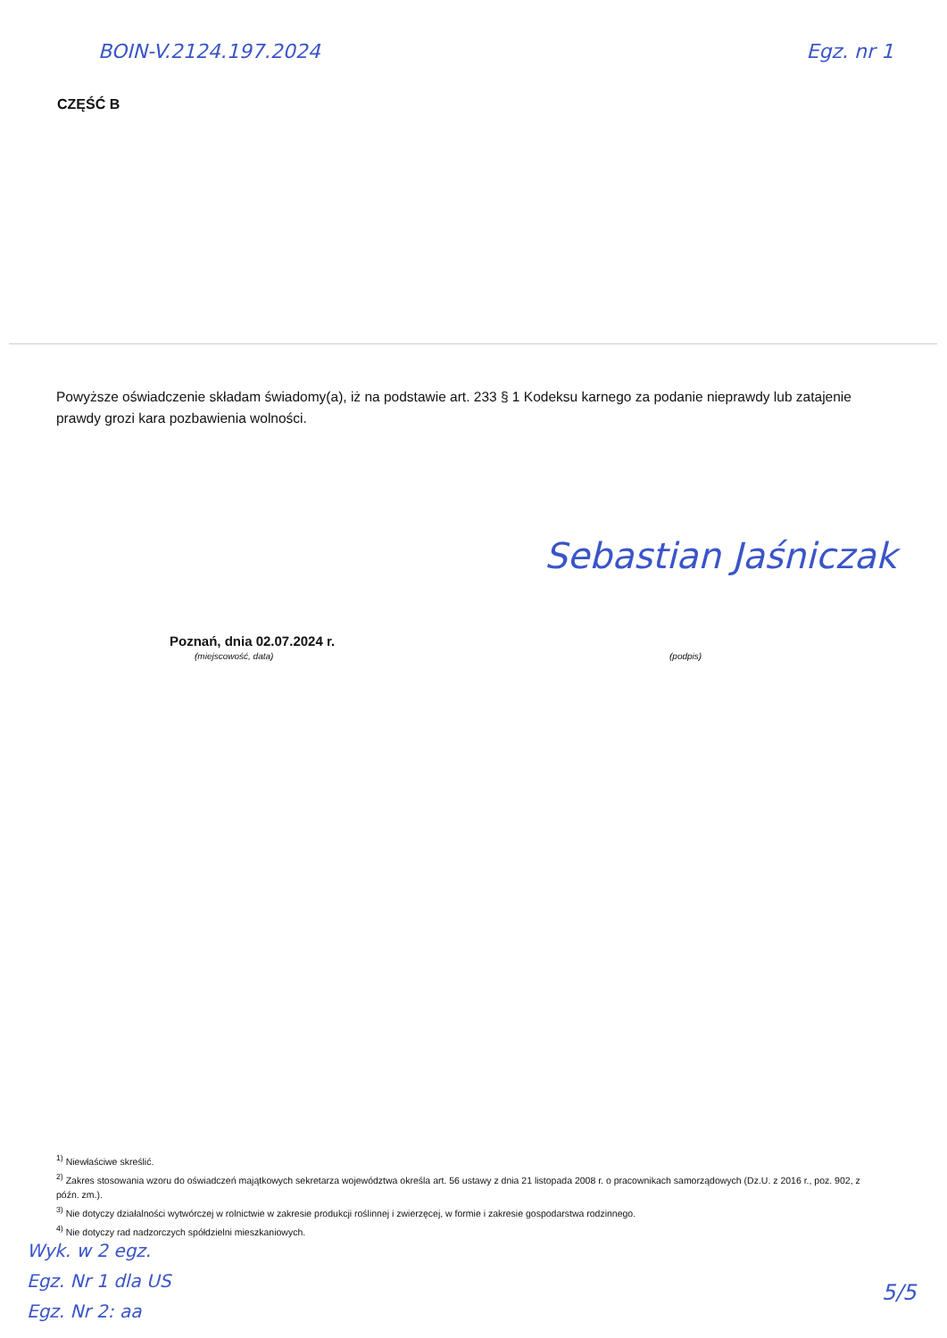BOIN-V.2124.197.2024 Egz. nr 1
CZĘŚĆ B
Powyższe oświadczenie składam świadomy(a), iż na podstawie art. 233 § 1 Kodeksu karnego za podanie nieprawdy lub zatajenie prawdy grozi kara pozbawienia wolności.
Sebastian Jaśniczak
Poznań, dnia 02.07.2024 r.
(miejscowość, data) (podpis)
<sup>1)</sup> Niewłaściwe skreślić.
<sup>2)</sup> Zakres stosowania wzoru do oświadczeń majątkowych sekretarza województwa określa art. 56 ustawy z dnia 21 listopada 2008 r. o pracownikach samorządowych (Dz.U. z 2016 r., poz. 902, z późn. zm.).
<sup>3)</sup> Nie dotyczy działalności wytwórczej w rolnictwie w zakresie produkcji roślinnej i zwierzęcej, w formie i zakresie gospodarstwa rodzinnego.
<sup>4)</sup> Nie dotyczy rad nadzorczych spółdzielni mieszkaniowych.
Wyk. w 2 egz.
Egz. Nr 1 dla US
Egz. Nr 2: aa
5/5